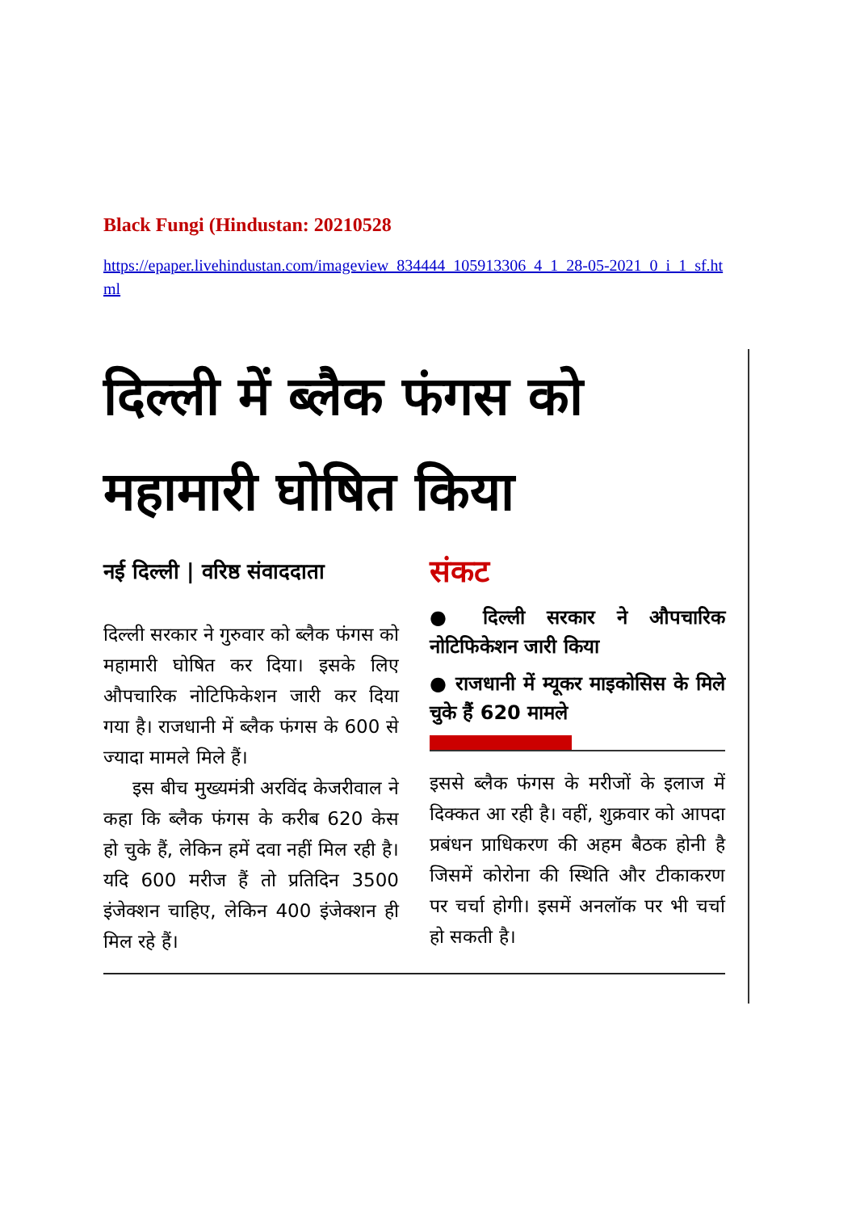Black Fungi (Hindustan: 20210528
https://epaper.livehindustan.com/imageview_834444_105913306_4_1_28-05-2021_0_i_1_sf.html
दिल्ली में ब्लैक फंगस को महामारी घोषित किया
नई दिल्ली | वरिष्ठ संवाददाता
दिल्ली सरकार ने गुरुवार को ब्लैक फंगस को महामारी घोषित कर दिया। इसके लिए औपचारिक नोटिफिकेशन जारी कर दिया गया है। राजधानी में ब्लैक फंगस के 600 से ज्यादा मामले मिले हैं।
इस बीच मुख्यमंत्री अरविंद केजरीवाल ने कहा कि ब्लैक फंगस के करीब 620 केस हो चुके हैं, लेकिन हमें दवा नहीं मिल रही है। यदि 600 मरीज हैं तो प्रतिदिन 3500 इंजेक्शन चाहिए, लेकिन 400 इंजेक्शन ही मिल रहे हैं।
संकट
● दिल्ली सरकार ने औपचारिक नोटिफिकेशन जारी किया
● राजधानी में म्यूकर माइकोसिस के मिले चुके हैं 620 मामले
इससे ब्लैक फंगस के मरीजों के इलाज में दिक्कत आ रही है। वहीं, शुक्रवार को आपदा प्रबंधन प्राधिकरण की अहम बैठक होनी है जिसमें कोरोना की स्थिति और टीकाकरण पर चर्चा होगी। इसमें अनलॉक पर भी चर्चा हो सकती है।